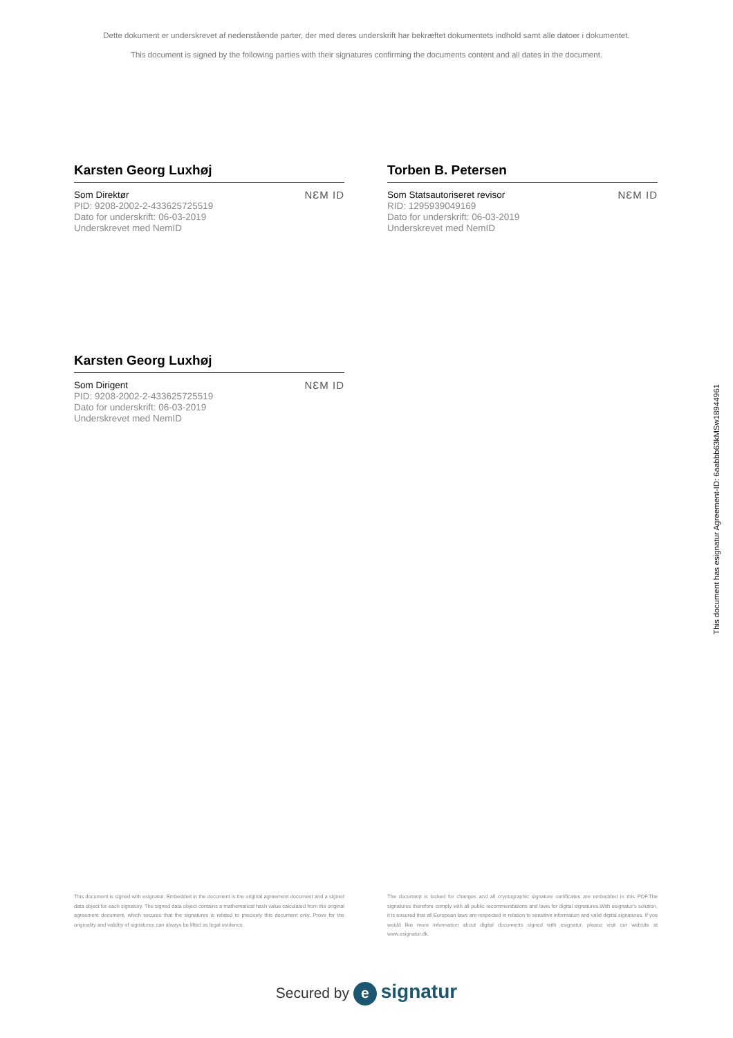Dette dokument er underskrevet af nedenstående parter, der med deres underskrift har bekræftet dokumentets indhold samt alle datoer i dokumentet.
This document is signed by the following parties with their signatures confirming the documents content and all dates in the document.
Karsten Georg Luxhøj
Som Direktør
PID: 9208-2002-2-433625725519
Dato for underskrift: 06-03-2019
Underskrevet med NemID
NƐM ID
Torben B. Petersen
Som Statsautoriseret revisor
RID: 1295939049169
Dato for underskrift: 06-03-2019
Underskrevet med NemID
NƐM ID
Karsten Georg Luxhøj
Som Dirigent
PID: 9208-2002-2-433625725519
Dato for underskrift: 06-03-2019
Underskrevet med NemID
NƐM ID
This document is signed with esignatur. Embedded in the document is the original agreement document and a signed data object for each signatory. The signed data object contains a mathematical hash value calculated from the original agreement document, which secures that the signatures is related to precisely this document only. Prove for the originality and validity of signatures can always be lifted as legal evidence.
The document is locked for changes and all cryptographic signature certificates are embedded in this PDF.The signatures therefore comply with all public recommendations and laws for digital signatures.With esignatur's solution, it is ensured that all European laws are respected in relation to sensitive information and valid digital signatures. If you would like more information about digital documents signed with esignatur, please visit our website at www.esignatur.dk.
Secured by e signatur
This document has esignatur Agreement-ID: 6aabbb63kMSw18944961